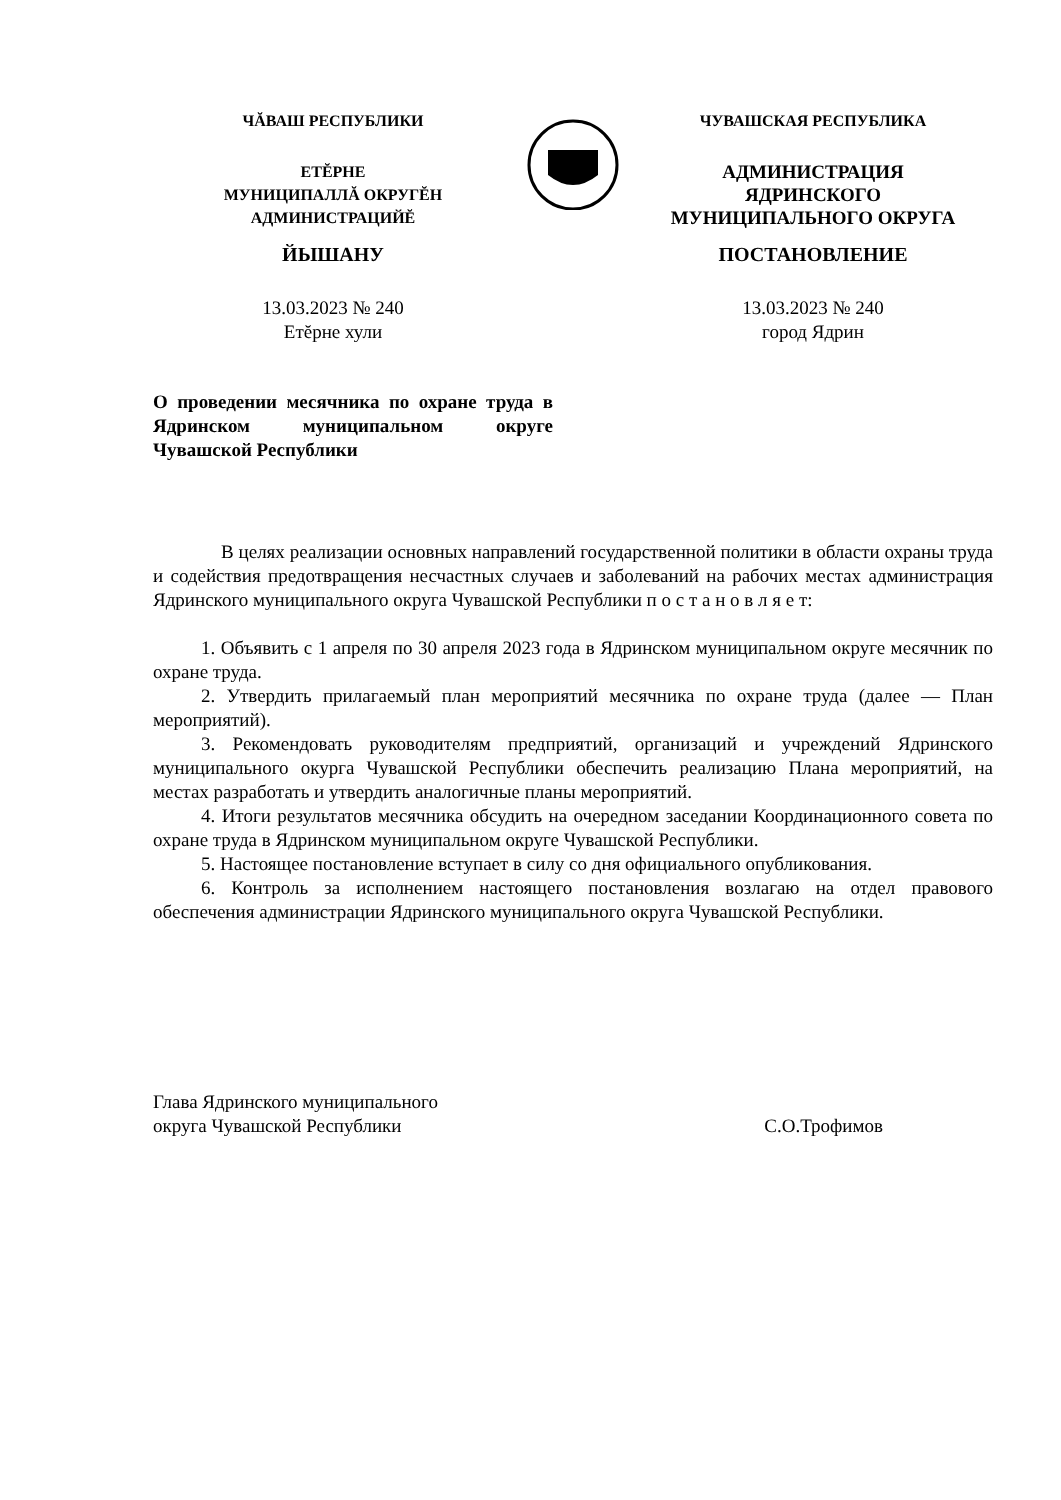ЧĂВАШ РЕСПУБЛИКИ
ЕТĔРНЕ
МУНИЦИПАЛЛĂ ОКРУГĔН
АДМИНИСТРАЦИЙĔ
ЙЫШАНУ
13.03.2023 № 240
Етĕрне хули
ЧУВАШСКАЯ РЕСПУБЛИКА
АДМИНИСТРАЦИЯ
ЯДРИНСКОГО
МУНИЦИПАЛЬНОГО ОКРУГА
ПОСТАНОВЛЕНИЕ
13.03.2023 № 240
город Ядрин
О проведении месячника по охране труда в Ядринском муниципальном округе Чувашской Республики
В целях реализации основных направлений государственной политики в области охраны труда и содействия предотвращения несчастных случаев и заболеваний на рабочих местах администрация Ядринского муниципального округа Чувашской Республики п о с т а н о в л я е т:
1. Объявить с 1 апреля по 30 апреля 2023 года в Ядринском муниципальном округе месячник по охране труда.
2. Утвердить прилагаемый план мероприятий месячника по охране труда (далее — План мероприятий).
3. Рекомендовать руководителям предприятий, организаций и учреждений Ядринского муниципального окурга Чувашской Республики обеспечить реализацию Плана мероприятий, на местах разработать и утвердить аналогичные планы мероприятий.
4. Итоги результатов месячника обсудить на очередном заседании Координационного совета по охране труда в Ядринском муниципальном округе Чувашской Республики.
5. Настоящее постановление вступает в силу со дня официального опубликования.
6. Контроль за исполнением настоящего постановления возлагаю на отдел правового обеспечения администрации Ядринского муниципального округа Чувашской Республики.
Глава Ядринского муниципального
округа Чувашской Республики
С.О.Трофимов